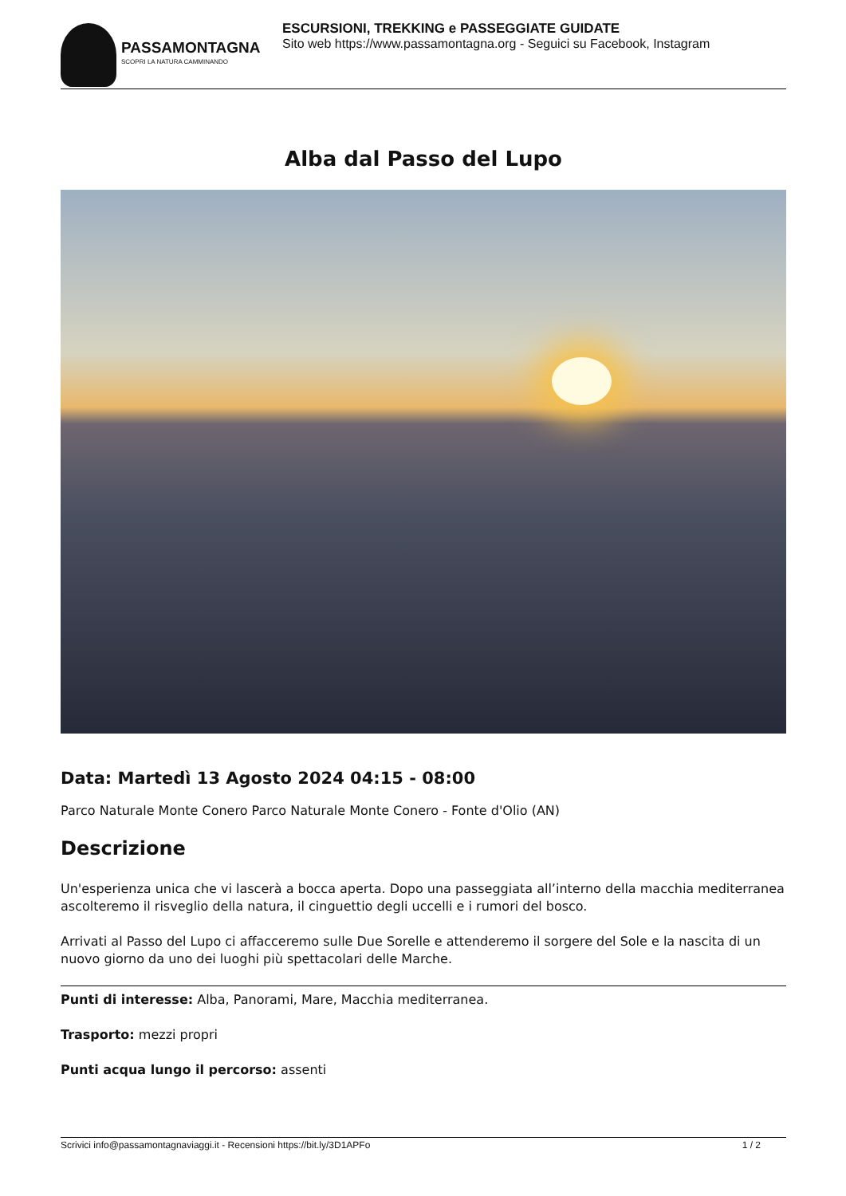PASSAMONTAGNA
SCOPRI LA NATURA CAMMINANDO
ESCURSIONI, TREKKING e PASSEGGIATE GUIDATE
Sito web https://www.passamontagna.org - Seguici su Facebook, Instagram
Alba dal Passo del Lupo
Data: Martedì 13 Agosto 2024 04:15 - 08:00
Parco Naturale Monte Conero Parco Naturale Monte Conero - Fonte d'Olio (AN)
Descrizione
Un'esperienza unica che vi lascerà a bocca aperta. Dopo una passeggiata all’interno della macchia mediterranea ascolteremo il risveglio della natura, il cinguettio degli uccelli e i rumori del bosco.
Arrivati al Passo del Lupo ci affacceremo sulle Due Sorelle e attenderemo il sorgere del Sole e la nascita di un nuovo giorno da uno dei luoghi più spettacolari delle Marche.
Punti di interesse: Alba, Panorami, Mare, Macchia mediterranea.
Trasporto: mezzi propri
Punti acqua lungo il percorso: assenti
Scrivici info@passamontagnaviaggi.it - Recensioni https://bit.ly/3D1APFo 1 / 2